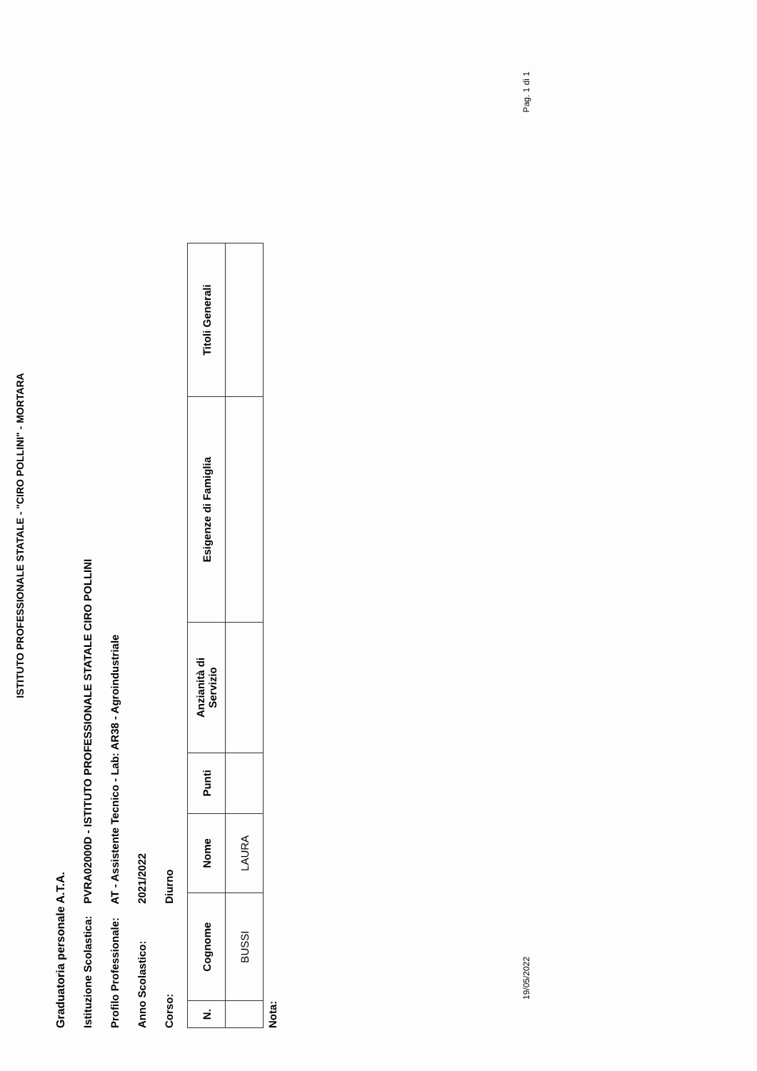ISTITUTO PROFESSIONALE STATALE - "CIRO POLLINI" - MORTARA
Graduatoria personale A.T.A.
Istituzione Scolastica: PVRA02000D - ISTITUTO PROFESSIONALE STATALE CIRO POLLINI
Profilo Professionale: AT - Assistente Tecnico - Lab: AR38 - Agroindustriale
Anno Scolastico: 2021/2022
Corso: Diurno
| N. | Cognome | Nome | Punti | Anzianità di Servizio | Esigenze di Famiglia | Titoli Generali |
| --- | --- | --- | --- | --- | --- | --- |
| | BUSSI | LAURA | | | | |
Nota:
19/05/2022 Pag. 1 di 1